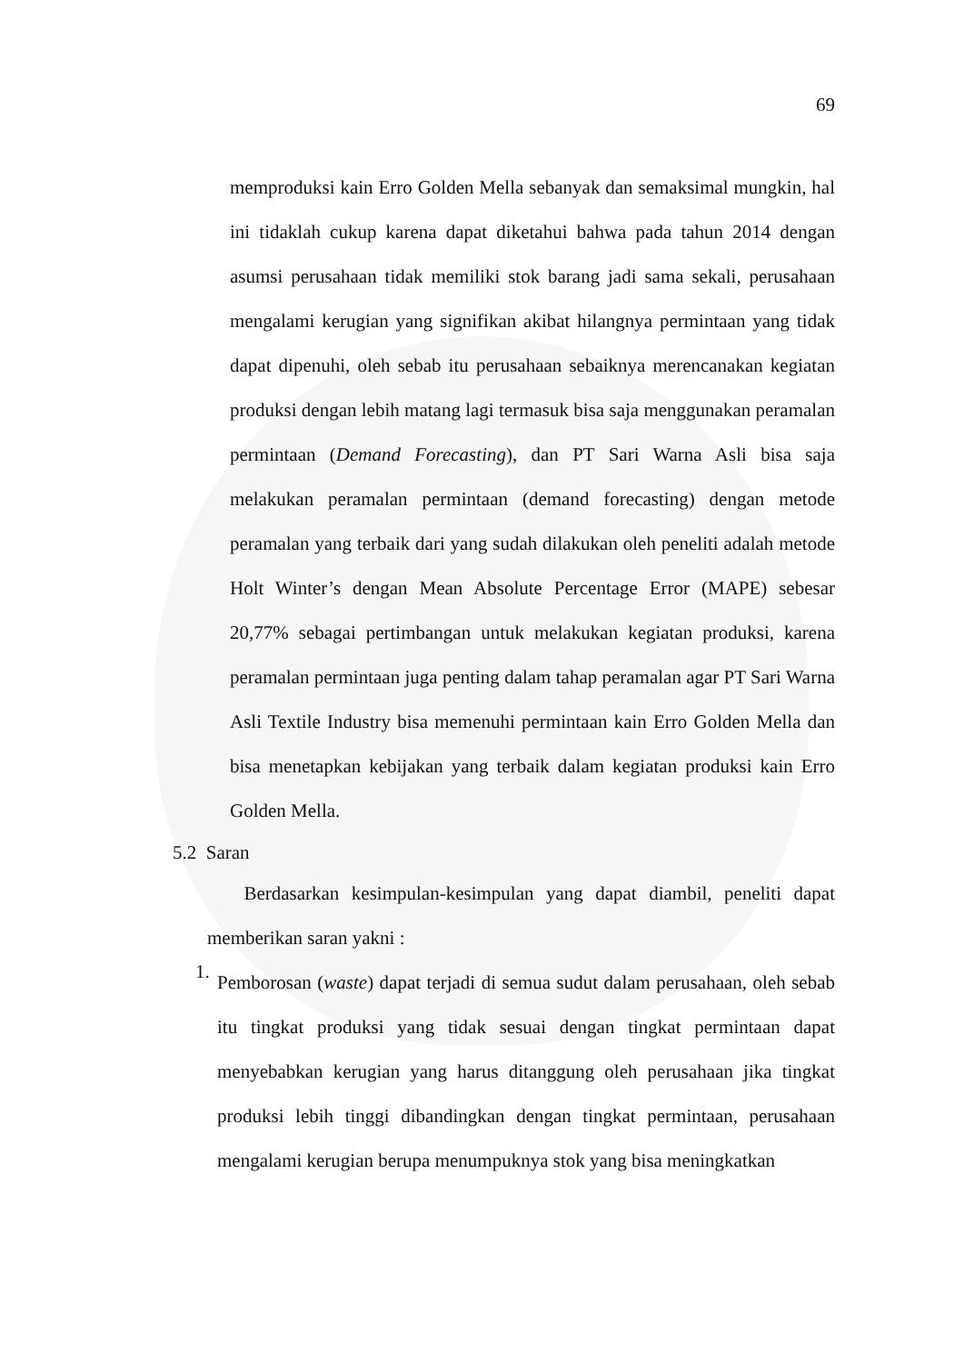69
memproduksi kain Erro Golden Mella sebanyak dan semaksimal mungkin, hal ini tidaklah cukup karena dapat diketahui bahwa pada tahun 2014 dengan asumsi perusahaan tidak memiliki stok barang jadi sama sekali, perusahaan mengalami kerugian yang signifikan akibat hilangnya permintaan yang tidak dapat dipenuhi, oleh sebab itu perusahaan sebaiknya merencanakan kegiatan produksi dengan lebih matang lagi termasuk bisa saja menggunakan peramalan permintaan (Demand Forecasting), dan PT Sari Warna Asli bisa saja melakukan peramalan permintaan (demand forecasting) dengan metode peramalan yang terbaik dari yang sudah dilakukan oleh peneliti adalah metode Holt Winter’s dengan Mean Absolute Percentage Error (MAPE) sebesar 20,77% sebagai pertimbangan untuk melakukan kegiatan produksi, karena peramalan permintaan juga penting dalam tahap peramalan agar PT Sari Warna Asli Textile Industry bisa memenuhi permintaan kain Erro Golden Mella dan bisa menetapkan kebijakan yang terbaik dalam kegiatan produksi kain Erro Golden Mella.
5.2 Saran
Berdasarkan kesimpulan-kesimpulan yang dapat diambil, peneliti dapat memberikan saran yakni :
1.
Pemborosan (waste) dapat terjadi di semua sudut dalam perusahaan, oleh sebab itu tingkat produksi yang tidak sesuai dengan tingkat permintaan dapat menyebabkan kerugian yang harus ditanggung oleh perusahaan jika tingkat produksi lebih tinggi dibandingkan dengan tingkat permintaan, perusahaan mengalami kerugian berupa menumpuknya stok yang bisa meningkatkan